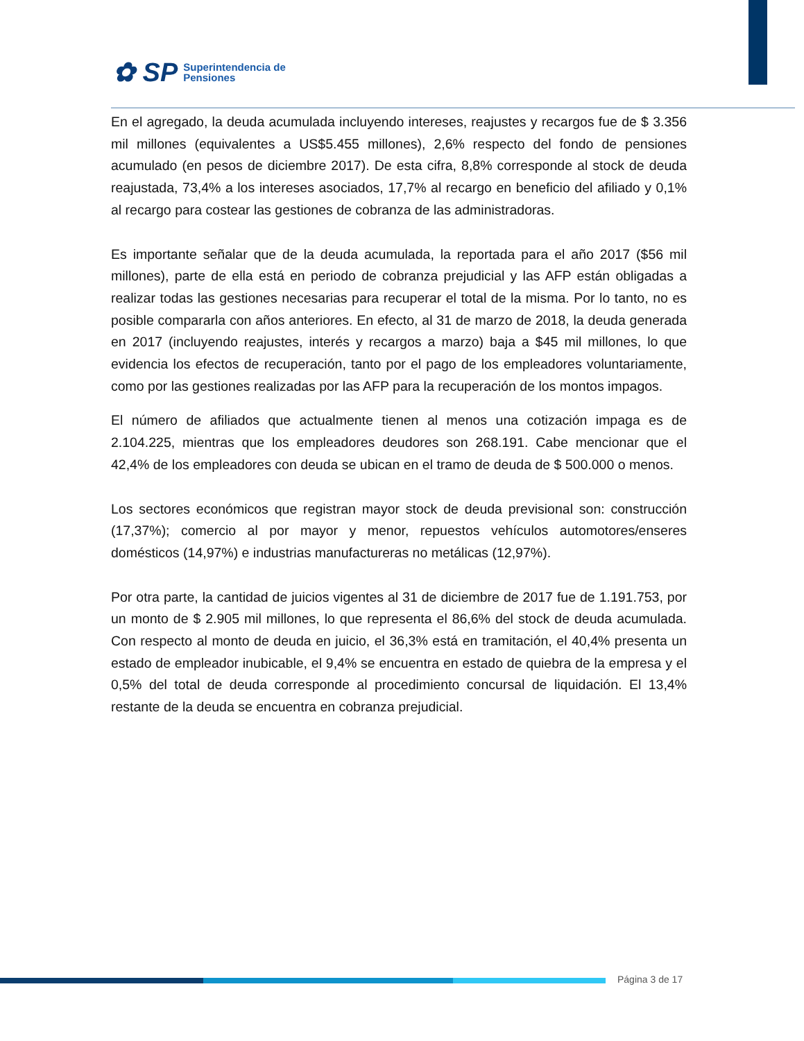✿ SP Superintendencia de
Pensiones
En el agregado, la deuda acumulada incluyendo intereses, reajustes y recargos fue de $ 3.356 mil millones (equivalentes a US$5.455 millones), 2,6% respecto del fondo de pensiones acumulado (en pesos de diciembre 2017). De esta cifra, 8,8% corresponde al stock de deuda reajustada, 73,4% a los intereses asociados, 17,7% al recargo en beneficio del afiliado y 0,1% al recargo para costear las gestiones de cobranza de las administradoras.
Es importante señalar que de la deuda acumulada, la reportada para el año 2017 ($56 mil millones), parte de ella está en periodo de cobranza prejudicial y las AFP están obligadas a realizar todas las gestiones necesarias para recuperar el total de la misma. Por lo tanto, no es posible compararla con años anteriores. En efecto, al 31 de marzo de 2018, la deuda generada en 2017 (incluyendo reajustes, interés y recargos a marzo) baja a $45 mil millones, lo que evidencia los efectos de recuperación, tanto por el pago de los empleadores voluntariamente, como por las gestiones realizadas por las AFP para la recuperación de los montos impagos.
El número de afiliados que actualmente tienen al menos una cotización impaga es de 2.104.225, mientras que los empleadores deudores son 268.191. Cabe mencionar que el 42,4% de los empleadores con deuda se ubican en el tramo de deuda de $ 500.000 o menos.
Los sectores económicos que registran mayor stock de deuda previsional son: construcción (17,37%); comercio al por mayor y menor, repuestos vehículos automotores/enseres domésticos (14,97%) e industrias manufactureras no metálicas (12,97%).
Por otra parte, la cantidad de juicios vigentes al 31 de diciembre de 2017 fue de 1.191.753, por un monto de $ 2.905 mil millones, lo que representa el 86,6% del stock de deuda acumulada. Con respecto al monto de deuda en juicio, el 36,3% está en tramitación, el 40,4% presenta un estado de empleador inubicable, el 9,4% se encuentra en estado de quiebra de la empresa y el 0,5% del total de deuda corresponde al procedimiento concursal de liquidación. El 13,4% restante de la deuda se encuentra en cobranza prejudicial.
Página 3 de 17